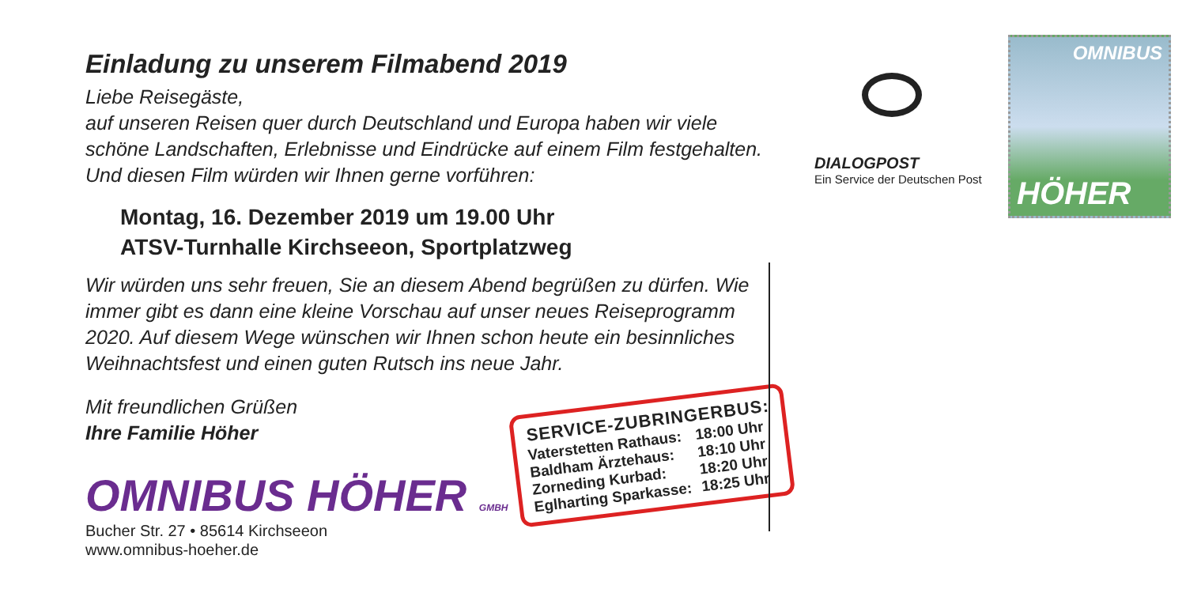Einladung zu unserem Filmabend 2019
Liebe Reisegäste,
auf unseren Reisen quer durch Deutschland und Europa haben wir viele schöne Landschaften, Erlebnisse und Eindrücke auf einem Film festgehalten. Und diesen Film würden wir Ihnen gerne vorführen:
Montag, 16. Dezember 2019 um 19.00 Uhr
ATSV-Turnhalle Kirchseeon, Sportplatzweg
Wir würden uns sehr freuen, Sie an diesem Abend begrüßen zu dürfen. Wie immer gibt es dann eine kleine Vorschau auf unser neues Reiseprogramm 2020. Auf diesem Wege wünschen wir Ihnen schon heute ein besinnliches Weihnachtsfest und einen guten Rutsch ins neue Jahr.
Mit freundlichen Grüßen
Ihre Familie Höher
OMNIBUS HÖHER GMBH
Bucher Str. 27 • 85614 Kirchseeon
www.omnibus-hoeher.de
| SERVICE-ZUBRINGERBUS: | |
| --- | --- |
| Vaterstetten Rathaus: | 18:00 Uhr |
| Baldham Ärztehaus: | 18:10 Uhr |
| Zorneding Kurbad: | 18:20 Uhr |
| Eglharting Sparkasse: | 18:25 Uhr |
DIALOGPOST
Ein Service der Deutschen Post
OMNIBUS
HÖHER